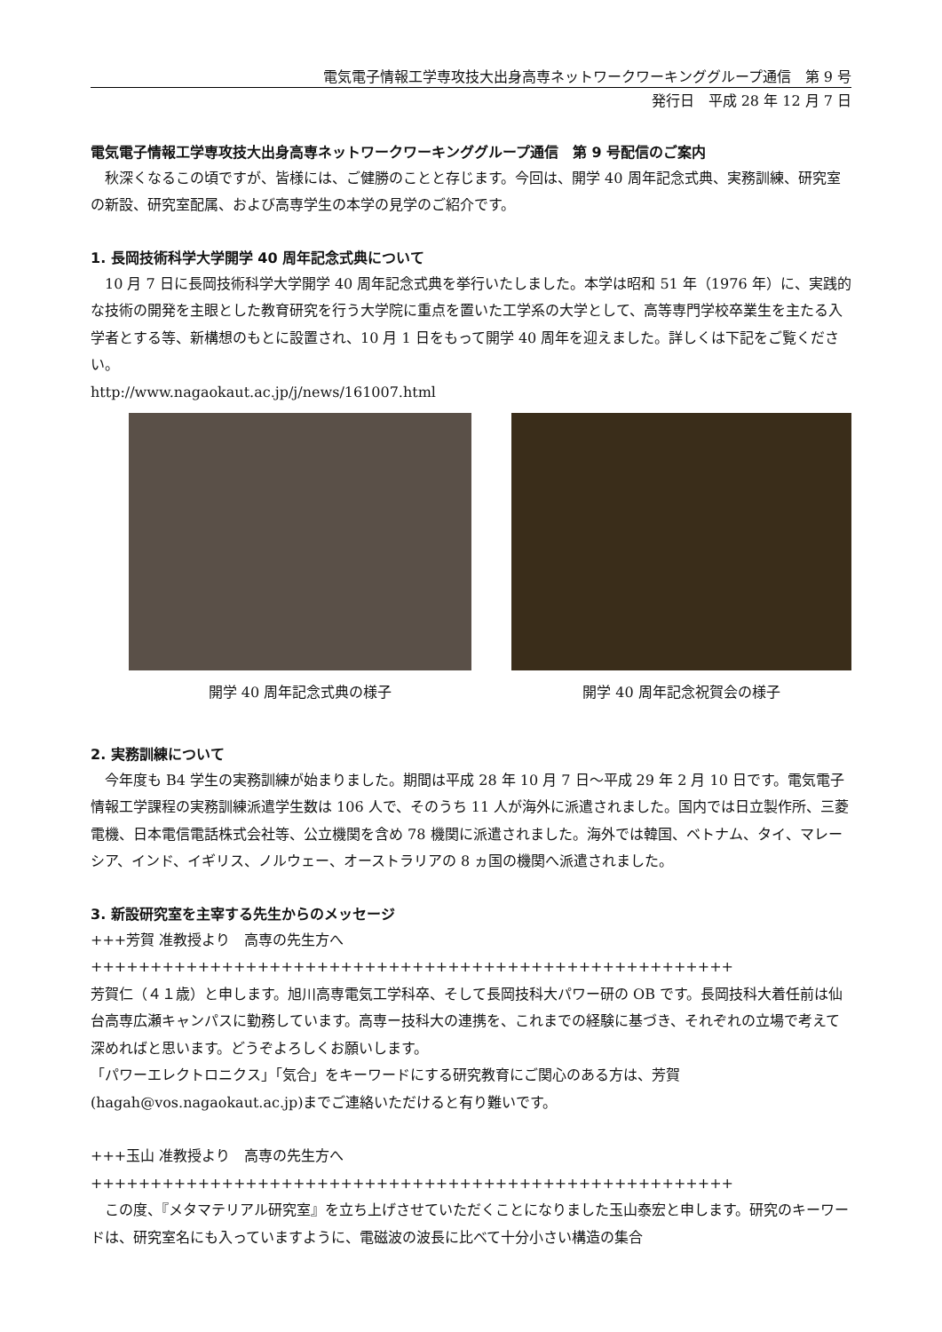電気電子情報工学専攻技大出身高専ネットワークワーキンググループ通信　第 9 号
発行日　平成 28 年 12 月 7 日
電気電子情報工学専攻技大出身高専ネットワークワーキンググループ通信　第 9 号配信のご案内
秋深くなるこの頃ですが、皆様には、ご健勝のことと存じます。今回は、開学 40 周年記念式典、実務訓練、研究室の新設、研究室配属、および高専学生の本学の見学のご紹介です。
1. 長岡技術科学大学開学 40 周年記念式典について
10 月 7 日に長岡技術科学大学開学 40 周年記念式典を挙行いたしました。本学は昭和 51 年（1976 年）に、実践的な技術の開発を主眼とした教育研究を行う大学院に重点を置いた工学系の大学として、高等専門学校卒業生を主たる入学者とする等、新構想のもとに設置され、10 月 1 日をもって開学 40 周年を迎えました。詳しくは下記をご覧ください。
http://www.nagaokaut.ac.jp/j/news/161007.html
開学 40 周年記念式典の様子 開学 40 周年記念祝賀会の様子
2. 実務訓練について
今年度も B4 学生の実務訓練が始まりました。期間は平成 28 年 10 月 7 日～平成 29 年 2 月 10 日です。電気電子情報工学課程の実務訓練派遣学生数は 106 人で、そのうち 11 人が海外に派遣されました。国内では日立製作所、三菱電機、日本電信電話株式会社等、公立機関を含め 78 機関に派遣されました。海外では韓国、ベトナム、タイ、マレーシア、インド、イギリス、ノルウェー、オーストラリアの 8 ヵ国の機関へ派遣されました。
3. 新設研究室を主宰する先生からのメッセージ
+++芳賀 准教授より　高専の先生方へ++++++++++++++++++++++++++++++++++++++++++++++++++++++
芳賀仁（４１歳）と申します。旭川高専電気工学科卒、そして長岡技科大パワー研の OB です。長岡技科大着任前は仙台高専広瀬キャンパスに勤務しています。高専ー技科大の連携を、これまでの経験に基づき、それぞれの立場で考えて深めればと思います。どうぞよろしくお願いします。
「パワーエレクトロニクス」「気合」をキーワードにする研究教育にご関心のある方は、芳賀(hagah@vos.nagaokaut.ac.jp)までご連絡いただけると有り難いです。
+++玉山 准教授より　高専の先生方へ++++++++++++++++++++++++++++++++++++++++++++++++++++++
この度、『メタマテリアル研究室』を立ち上げさせていただくことになりました玉山泰宏と申します。研究のキーワードは、研究室名にも入っていますように、電磁波の波長に比べて十分小さい構造の集合